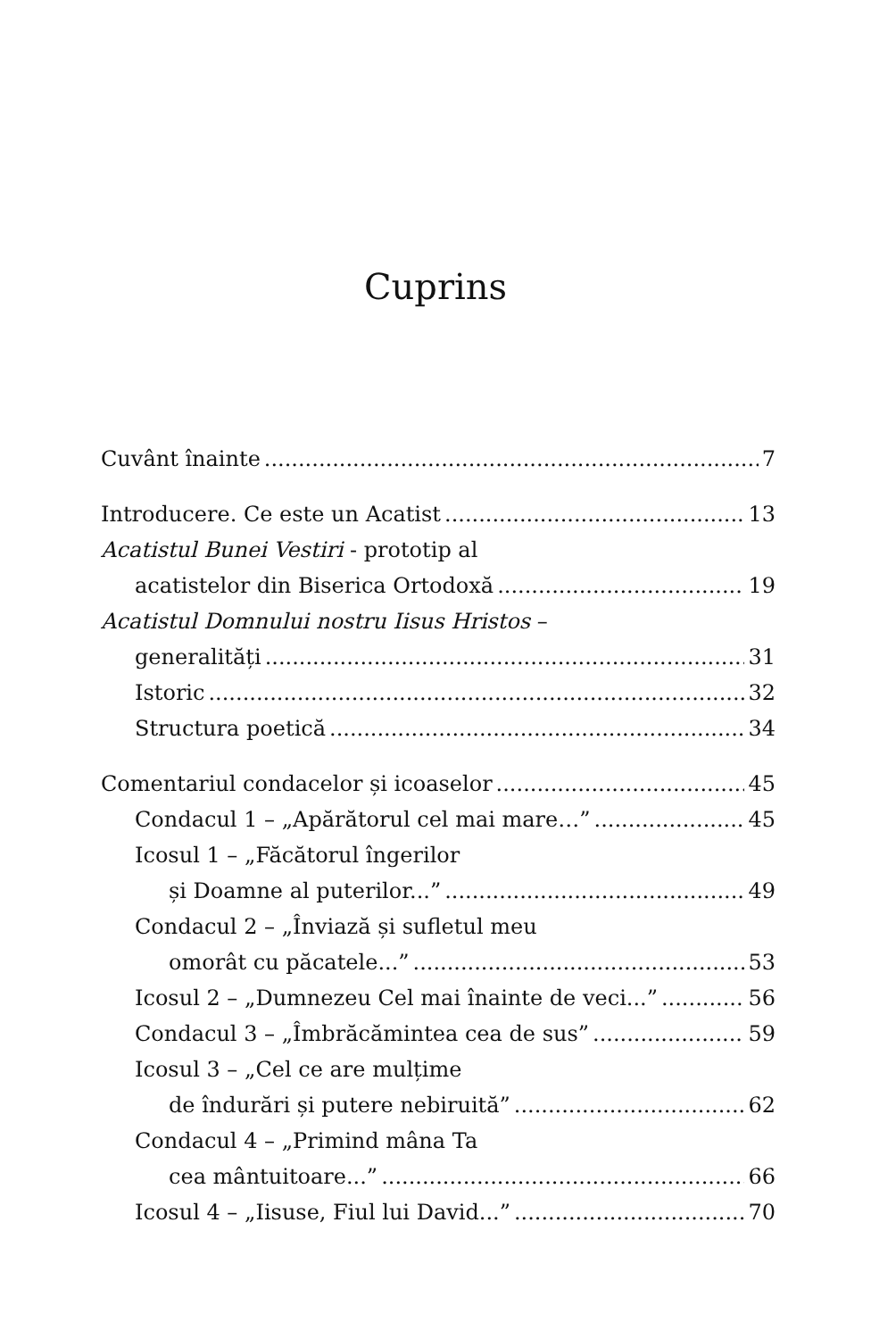Cuprins
Cuvânt înainte 7
Introducere. Ce este un Acatist 13
Acatistul Bunei Vestiri - prototip al
acatistelor din Biserica Ortodoxă 19
Acatistul Domnului nostru Iisus Hristos –
generalități 31
Istoric 32
Structura poetică 34
Comentariul condacelor și icoaselor 45
Condacul 1 – „Apărătorul cel mai mare…” 45
Icosul 1 – „Făcătorul îngerilor
și Doamne al puterilor...” 49
Condacul 2 – „Înviază și sufletul meu
omorât cu păcatele...” 53
Icosul 2 – „Dumnezeu Cel mai înainte de veci...” 56
Condacul 3 – „Îmbrăcămintea cea de sus” 59
Icosul 3 – „Cel ce are mulțime
de îndurări și putere nebiruită” 62
Condacul 4 – „Primind mâna Ta
cea mântuitoare...” 66
Icosul 4 – „Iisuse, Fiul lui David...” 70